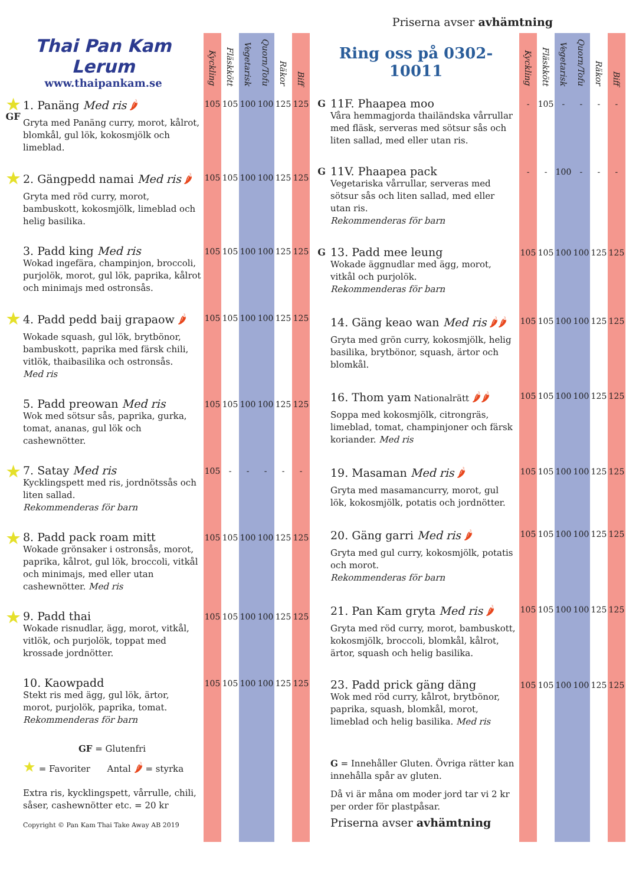Priserna avser avhämtning
| Thai Pan Kam Lerum www.thaipankam.se | | Kyckling | Fläskkött | Vegetarisk | Quorn/Tofu | Räkor | Biff |
| --- | --- | --- | --- | --- | --- | --- | --- |
| ★ GF | 1. Panäng Med ris 🌶 Gryta med Panäng curry, morot, kålrot, blomkål, gul lök, kokosmjölk och limeblad. | 105 | 105 | 100 | 100 | 125 | 125 |
| ★ | 2. Gängpedd namai Med ris 🌶 Gryta med röd curry, morot, bambuskott, kokosmjölk, limeblad och helig basilika. | 105 | 105 | 100 | 100 | 125 | 125 |
| | 3. Padd king Med ris Wokad ingefära, champinjon, broccoli, purjolök, morot, gul lök, paprika, kålrot och minimajs med ostronsås. | 105 | 105 | 100 | 100 | 125 | 125 |
| ★ | 4. Padd pedd baij grapaow 🌶 Wokade squash, gul lök, brytbönor, bambuskott, paprika med färsk chili, vitlök, thaibasilika och ostronsås. Med ris | 105 | 105 | 100 | 100 | 125 | 125 |
| | 5. Padd preowan Med ris Wok med sötsur sås, paprika, gurka, tomat, ananas, gul lök och cashewnötter. | 105 | 105 | 100 | 100 | 125 | 125 |
| ★ | 7. Satay Med ris Kycklingspett med ris, jordnötssås och liten sallad. Rekommenderas för barn | 105 | - | - | - | - | - |
| ★ | 8. Padd pack roam mitt Wokade grönsaker i ostronsås, morot, paprika, kålrot, gul lök, broccoli, vitkål och minimajs, med eller utan cashewnötter. Med ris | 105 | 105 | 100 | 100 | 125 | 125 |
| ★ | 9. Padd thai Wokade risnudlar, ägg, morot, vitkål, vitlök, och purjolök, toppat med krossade jordnötter. | 105 | 105 | 100 | 100 | 125 | 125 |
| | 10. Kaowpadd Stekt ris med ägg, gul lök, ärtor, morot, purjolök, paprika, tomat. Rekommenderas för barn | 105 | 105 | 100 | 100 | 125 | 125 |
| | GF = Glutenfri ★ = Favoriter Antal 🌶 = styrka Extra ris, kycklingspett, vårrulle, chili, såser, cashewnötter etc. = 20 kr Copyright © Pan Kam Thai Take Away AB 2019 | | | | | | |
| Ring oss på 0302-10011 | | Kyckling | Fläskkött | Vegetarisk | Quorn/Tofu | Räkor | Biff |
| --- | --- | --- | --- | --- | --- | --- | --- |
| G | 11F. Phaapea moo Våra hemmagjorda thailändska vårrullar med fläsk, serveras med sötsur sås och liten sallad, med eller utan ris. | - | 105 | - | - | - | - |
| G | 11V. Phaapea pack Vegetariska vårrullar, serveras med sötsur sås och liten sallad, med eller utan ris. Rekommenderas för barn | - | - | 100 | - | - | - |
| G | 13. Padd mee leung Wokade äggnudlar med ägg, morot, vitkål och purjolök. Rekommenderas för barn | 105 | 105 | 100 | 100 | 125 | 125 |
| | 14. Gäng keao wan Med ris 🌶🌶 Gryta med grön curry, kokosmjölk, helig basilika, brytbönor, squash, ärtor och blomkål. | 105 | 105 | 100 | 100 | 125 | 125 |
| | 16. Thom yam Nationalrätt 🌶🌶 Soppa med kokosmjölk, citrongräs, limeblad, tomat, champinjoner och färsk koriander. Med ris | 105 | 105 | 100 | 100 | 125 | 125 |
| | 19. Masaman Med ris 🌶 Gryta med masamancurry, morot, gul lök, kokosmjölk, potatis och jordnötter. | 105 | 105 | 100 | 100 | 125 | 125 |
| | 20. Gäng garri Med ris 🌶 Gryta med gul curry, kokosmjölk, potatis och morot. Rekommenderas för barn | 105 | 105 | 100 | 100 | 125 | 125 |
| | 21. Pan Kam gryta Med ris 🌶 Gryta med röd curry, morot, bambuskott, kokosmjölk, broccoli, blomkål, kålrot, ärtor, squash och helig basilika. | 105 | 105 | 100 | 100 | 125 | 125 |
| | 23. Padd prick gäng däng Wok med röd curry, kålrot, brytbönor, paprika, squash, blomkål, morot, limeblad och helig basilika. Med ris | 105 | 105 | 100 | 100 | 125 | 125 |
| | G = Innehåller Gluten. Övriga rätter kan innehålla spår av gluten. Då vi är måna om moder jord tar vi 2 kr per order för plastpåsar. Priserna avser avhämtning | | | | | | |